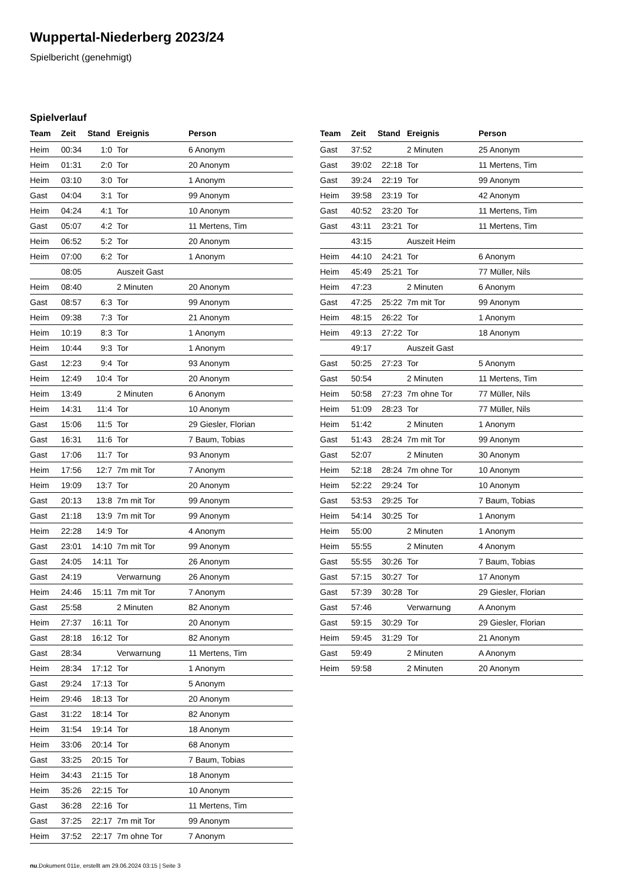Wuppertal-Niederberg 2023/24
Spielbericht (genehmigt)
Spielverlauf
| Team | Zeit | Stand | Ereignis | Person |
| --- | --- | --- | --- | --- |
| Heim | 00:34 | 1:0 | Tor | 6 Anonym |
| Heim | 01:31 | 2:0 | Tor | 20 Anonym |
| Heim | 03:10 | 3:0 | Tor | 1 Anonym |
| Gast | 04:04 | 3:1 | Tor | 99 Anonym |
| Heim | 04:24 | 4:1 | Tor | 10 Anonym |
| Gast | 05:07 | 4:2 | Tor | 11 Mertens, Tim |
| Heim | 06:52 | 5:2 | Tor | 20 Anonym |
| Heim | 07:00 | 6:2 | Tor | 1 Anonym |
| | 08:05 | | Auszeit Gast | |
| Heim | 08:40 | | 2 Minuten | 20 Anonym |
| Gast | 08:57 | 6:3 | Tor | 99 Anonym |
| Heim | 09:38 | 7:3 | Tor | 21 Anonym |
| Heim | 10:19 | 8:3 | Tor | 1 Anonym |
| Heim | 10:44 | 9:3 | Tor | 1 Anonym |
| Gast | 12:23 | 9:4 | Tor | 93 Anonym |
| Heim | 12:49 | 10:4 | Tor | 20 Anonym |
| Heim | 13:49 | | 2 Minuten | 6 Anonym |
| Heim | 14:31 | 11:4 | Tor | 10 Anonym |
| Gast | 15:06 | 11:5 | Tor | 29 Giesler, Florian |
| Gast | 16:31 | 11:6 | Tor | 7 Baum, Tobias |
| Gast | 17:06 | 11:7 | Tor | 93 Anonym |
| Heim | 17:56 | 12:7 | 7m mit Tor | 7 Anonym |
| Heim | 19:09 | 13:7 | Tor | 20 Anonym |
| Gast | 20:13 | 13:8 | 7m mit Tor | 99 Anonym |
| Gast | 21:18 | 13:9 | 7m mit Tor | 99 Anonym |
| Heim | 22:28 | 14:9 | Tor | 4 Anonym |
| Gast | 23:01 | 14:10 | 7m mit Tor | 99 Anonym |
| Gast | 24:05 | 14:11 | Tor | 26 Anonym |
| Gast | 24:19 | | Verwarnung | 26 Anonym |
| Heim | 24:46 | 15:11 | 7m mit Tor | 7 Anonym |
| Gast | 25:58 | | 2 Minuten | 82 Anonym |
| Heim | 27:37 | 16:11 | Tor | 20 Anonym |
| Gast | 28:18 | 16:12 | Tor | 82 Anonym |
| Gast | 28:34 | | Verwarnung | 11 Mertens, Tim |
| Heim | 28:34 | 17:12 | Tor | 1 Anonym |
| Gast | 29:24 | 17:13 | Tor | 5 Anonym |
| Heim | 29:46 | 18:13 | Tor | 20 Anonym |
| Gast | 31:22 | 18:14 | Tor | 82 Anonym |
| Heim | 31:54 | 19:14 | Tor | 18 Anonym |
| Heim | 33:06 | 20:14 | Tor | 68 Anonym |
| Gast | 33:25 | 20:15 | Tor | 7 Baum, Tobias |
| Heim | 34:43 | 21:15 | Tor | 18 Anonym |
| Heim | 35:26 | 22:15 | Tor | 10 Anonym |
| Gast | 36:28 | 22:16 | Tor | 11 Mertens, Tim |
| Gast | 37:25 | 22:17 | 7m mit Tor | 99 Anonym |
| Heim | 37:52 | 22:17 | 7m ohne Tor | 7 Anonym |
| Team | Zeit | Stand | Ereignis | Person |
| --- | --- | --- | --- | --- |
| Gast | 37:52 | | 2 Minuten | 25 Anonym |
| Gast | 39:02 | 22:18 | Tor | 11 Mertens, Tim |
| Gast | 39:24 | 22:19 | Tor | 99 Anonym |
| Heim | 39:58 | 23:19 | Tor | 42 Anonym |
| Gast | 40:52 | 23:20 | Tor | 11 Mertens, Tim |
| Gast | 43:11 | 23:21 | Tor | 11 Mertens, Tim |
| | 43:15 | | Auszeit Heim | |
| Heim | 44:10 | 24:21 | Tor | 6 Anonym |
| Heim | 45:49 | 25:21 | Tor | 77 Müller, Nils |
| Heim | 47:23 | | 2 Minuten | 6 Anonym |
| Gast | 47:25 | 25:22 | 7m mit Tor | 99 Anonym |
| Heim | 48:15 | 26:22 | Tor | 1 Anonym |
| Heim | 49:13 | 27:22 | Tor | 18 Anonym |
| | 49:17 | | Auszeit Gast | |
| Gast | 50:25 | 27:23 | Tor | 5 Anonym |
| Gast | 50:54 | | 2 Minuten | 11 Mertens, Tim |
| Heim | 50:58 | 27:23 | 7m ohne Tor | 77 Müller, Nils |
| Heim | 51:09 | 28:23 | Tor | 77 Müller, Nils |
| Heim | 51:42 | | 2 Minuten | 1 Anonym |
| Gast | 51:43 | 28:24 | 7m mit Tor | 99 Anonym |
| Gast | 52:07 | | 2 Minuten | 30 Anonym |
| Heim | 52:18 | 28:24 | 7m ohne Tor | 10 Anonym |
| Heim | 52:22 | 29:24 | Tor | 10 Anonym |
| Gast | 53:53 | 29:25 | Tor | 7 Baum, Tobias |
| Heim | 54:14 | 30:25 | Tor | 1 Anonym |
| Heim | 55:00 | | 2 Minuten | 1 Anonym |
| Heim | 55:55 | | 2 Minuten | 4 Anonym |
| Gast | 55:55 | 30:26 | Tor | 7 Baum, Tobias |
| Gast | 57:15 | 30:27 | Tor | 17 Anonym |
| Gast | 57:39 | 30:28 | Tor | 29 Giesler, Florian |
| Gast | 57:46 | | Verwarnung | A Anonym |
| Gast | 59:15 | 30:29 | Tor | 29 Giesler, Florian |
| Heim | 59:45 | 31:29 | Tor | 21 Anonym |
| Gast | 59:49 | | 2 Minuten | A Anonym |
| Heim | 59:58 | | 2 Minuten | 20 Anonym |
nu.Dokument 011e, erstellt am 29.06.2024 03:15 | Seite 3